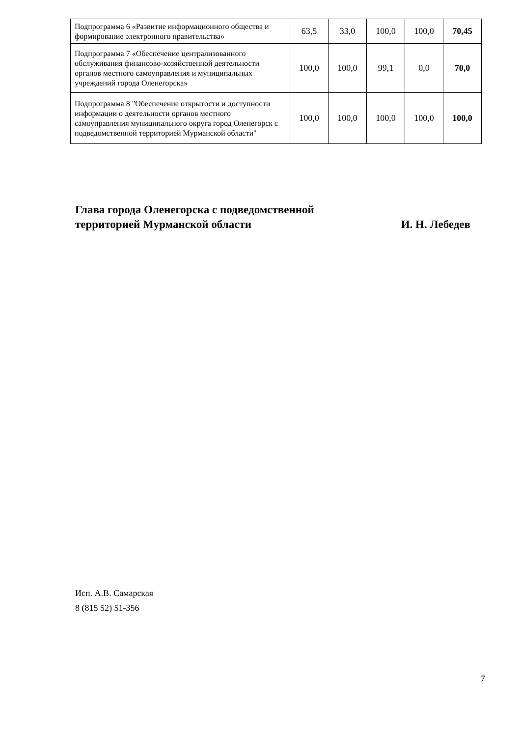| Подпрограмма 6 «Развитие информационного общества и формирование электронного правительства» | 63,5 | 33,0 | 100,0 | 100,0 | 70,45 |
| Подпрограмма 7 «Обеспечение централизованного обслуживания финансово-хозяйственной деятельности органов местного самоуправления и муниципальных учреждений города Оленегорска» | 100,0 | 100,0 | 99,1 | 0,0 | 70,0 |
| Подпрограмма 8 "Обеспечение открытости и доступности информации о деятельности органов местного самоуправления муниципального округа город Оленегорск с подведомственной территорией Мурманской области" | 100,0 | 100,0 | 100,0 | 100,0 | 100,0 |
Глава города Оленегорска с подведомственной
территорией Мурманской области
И. Н. Лебедев
Исп. А.В. Самарская
8 (815 52) 51-356
7